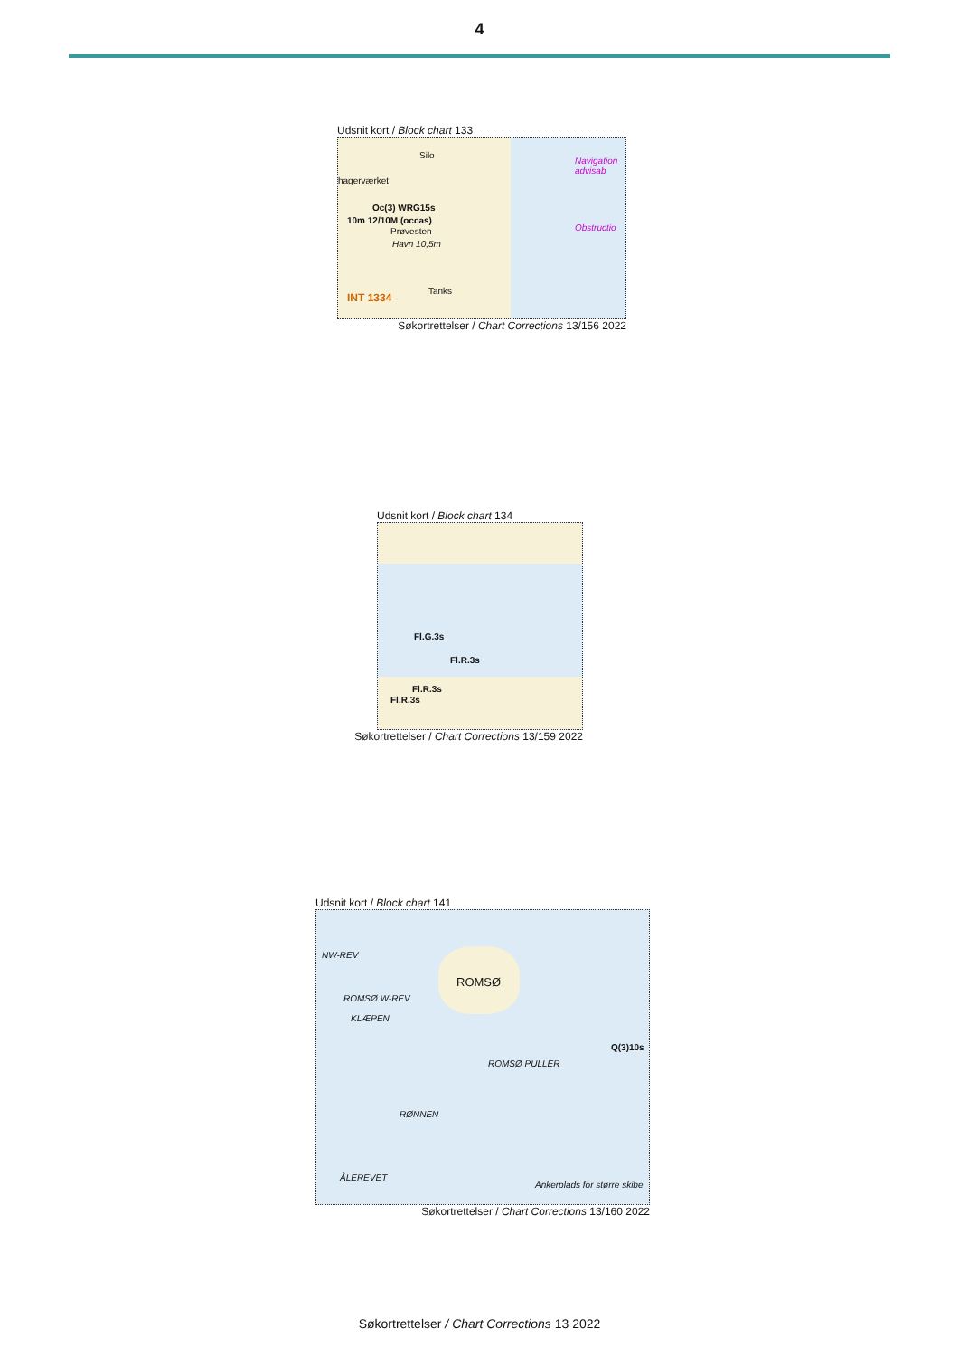4
Udsnit kort / Block chart 133
Silo
hagerværket
Oc(3) WRG15s
10m 12/10M (occas)
Prøvesten
Havn 10,5m
Tanks
INT 1334
Navigation advisab
Obstructio
Søkortrettelser / Chart Corrections 13/156 2022
Udsnit kort / Block chart 134
Fl.G.3s
Fl.R.3s
Fl.R.3s
Fl.R.3s
Søkortrettelser / Chart Corrections 13/159 2022
Udsnit kort / Block chart 141
ROMSØ
NW-REV
ROMSØ W-REV
KLÆPEN
Q(3)10s
ROMSØ PULLER
RØNNEN
ÅLEREVET
Ankerplads for større skibe
Søkortrettelser / Chart Corrections 13/160 2022
Søkortrettelser / Chart Corrections 13 2022